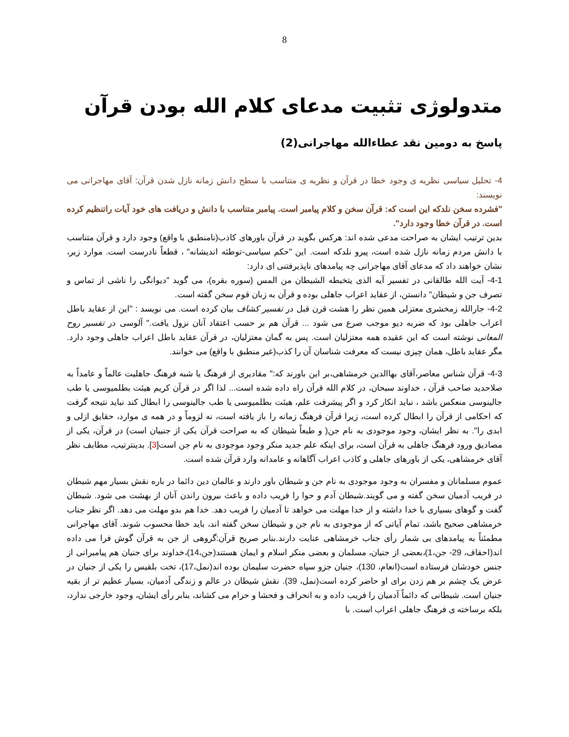8
متدولوژی تثبیت مدعای کلام الله بودن قرآن
پاسخ به دومین نقد عطاءالله مهاجرانی(2)
4- تحلیل سیاسی نظریه ی وجود خطا در قرآن و نظریه ی متناسب با سطح دانش زمانه نازل شدن قرآن: آقای مهاجرانی می نویسند:
"فشرده سخن نلدکه این است که: قرآن سخن و کلام پیامبر است. پیامبر متناسب با دانش و دریافت های خود آیات راتنظیم کرده است. در قرآن خطا وجود دارد".
بدین ترتیب ایشان به صراحت مدعی شده اند: هرکس بگوید در قرآن باورهای کاذب(نامنطبق با واقع) وجود دارد و قرآن متناسب با دانش مردم زمانه نازل شده است، پیرو نلدکه است. این "حکم سیاسی-توطئه اندیشانه" ، قطعاً نادرست است. موارد زیر، نشان خواهند داد که مدعای آقای مهاجرانی چه پیامدهای ناپذیرفتنی ای دارد:
4-1- آیت الله طالقانی در تفسیر آیه الذی یتخبطه الشیطان من المس (سوره بقره)، می گوید "دیوانگی را ناشی از تماس و تصرف جن و شیطان" دانستن، از عقاید اعراب جاهلی بوده و قرآن به زبان قوم سخن گفته است.
4-2- جارالله زمخشری معتزلی همین نظر را هشت قرن قبل در تفسیر کشاف بیان کرده است. می نویسد : "این از عقاید باطل اعراب جاهلی بود که ضربه دیو موجب صرع می شود ... قرآن هم بر حسب اعتقاد آنان نزول یافت." آلوسی در تفسیر روح المعانی نوشته است که این عقیده همه معتزلیان است. پس به گمان معتزلیان، در قرآن عقاید باطل اعراب جاهلی وجود دارد. مگر عقاید باطل، همان چیزی نیست که معرفت شناسان آن را کذب(غیر منطبق با واقع) می خوانند.
4-3- قرآن شناس معاصر،آقای بهاالدین خرمشاهی،بر این باورند که:" مقادیری از فرهنگ یا شبه فرهنگ جاهلیت عالماً و عامداً به صلاحدید صاحب قرآن ، خداوند سبحان، در کلام الله قرآن راه داده شده است... لذا اگر در قرآن کریم هیئت بطلمیوسی یا طب جالینوسی منعکس باشد ، نباید انکار کرد و اگر پیشرفت علم، هیئت بطلمیوسی یا طب جالینوسی را ابطال کند نباید نتیجه گرفت که احکامی از قرآن را ابطال کرده است، زیرا قرآن فرهنگ زمانه را باز یافته است، نه لزوماً و در همه ی موارد، حقایق ازلی و ابدی را". به نظر ایشان، وجود موجودی به نام جن( و طبعاً شیطان که به صراحت قرآن یکی از جنییان است) در قرآن، یکی از مصادیق ورود فرهنگ جاهلی به قرآن است، برای اینکه علم جدید منکر وجود موجودی به نام جن است[3]. بدینترتیب، مطابف نظر آقای خرمشاهی، یکی از باورهای جاهلی و کاذب اعراب آگاهانه و عامدانه وارد قرآن شده است.
عموم مسلمانان و مفسران به وجود موجودی به نام جن و شیطان باور دارند و عالمان دین دائما در باره نقش بسیار مهم شیطان در فریب آدمیان سخن گفته و می گویند.شیطان آدم و حوا را فریب داده و باعث بیرون راندن آنان از بهشت می شود. شیطان گفت و گوهای بسیاری با خدا داشته و از خدا مهلت می خواهد تا آدمیان را فریب دهد. خدا هم بدو مهلت می دهد. اگر نظر جناب خرمشاهی صحیح باشد، تمام آیاتی که از موجودی به نام جن و شیطان سخن گفته اند، باید خطا محسوب شوند. آقای مهاجرانی مطمئناً به پیامدهای بی شمار رأی جناب خرمشاهی عنایت دارند.بنابر صریح قرآن:گروهی از جن به قرآن گوش فرا می داده اند(احقاف، 29- جن،1)،بعضی از جنیان، مسلمان و بعضی منکر اسلام و ایمان هستند(جن،14)،خداوند برای جنیان هم پیامبرانی از جنس خودشان فرستاده است(انعام، 130)، جنیان جزو سپاه حضرت سلیمان بوده اند(نمل،17)، تخت بلقیس را یکی از جنیان در عرض یک چشم بر هم زدن برای او حاضر کرده است(نمل، 39). نقش شیطان در عالم و زندگی آدمیان، بسیار عظیم تر از بقیه جنیان است. شیطانی که دائماً آدمیان را فریب داده و به انحراف و فحشا و حرام می کشاند، بنابر رأی ایشان، وجود خارجی ندارد، بلکه برساخته ی فرهنگ جاهلی اعراب است. با